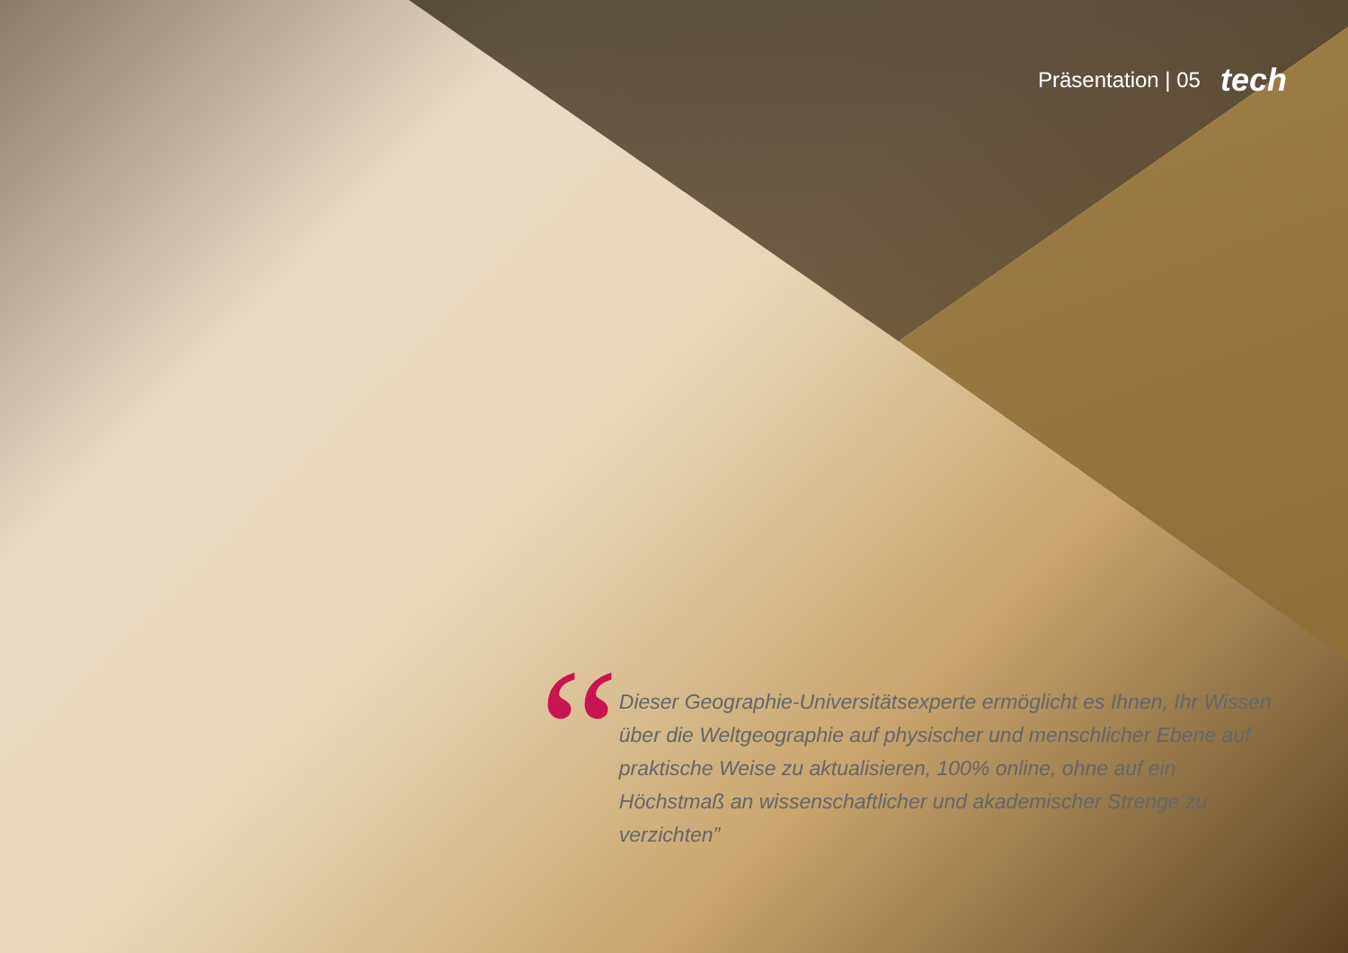Präsentation | 05 tech
“
Dieser Geographie-Universitätsexperte ermöglicht es Ihnen, Ihr Wissen über die Weltgeographie auf physischer und menschlicher Ebene auf praktische Weise zu aktualisieren, 100% online, ohne auf ein Höchstmaß an wissenschaftlicher und akademischer Strenge zu verzichten”